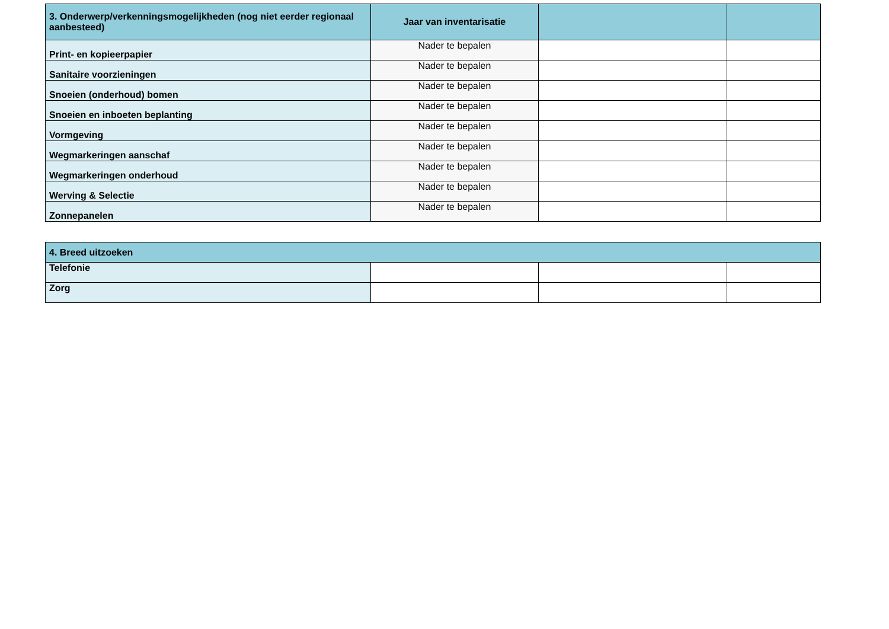| 3. Onderwerp/verkenningsmogelijkheden (nog niet eerder regionaal aanbesteed) | Jaar van inventarisatie | | |
| --- | --- | --- | --- |
| Print- en kopieerpapier | Nader te bepalen | | |
| Sanitaire voorzieningen | Nader te bepalen | | |
| Snoeien (onderhoud) bomen | Nader te bepalen | | |
| Snoeien en inboeten beplanting | Nader te bepalen | | |
| Vormgeving | Nader te bepalen | | |
| Wegmarkeringen aanschaf | Nader te bepalen | | |
| Wegmarkeringen onderhoud | Nader te bepalen | | |
| Werving & Selectie | Nader te bepalen | | |
| Zonnepanelen | Nader te bepalen | | |
| 4. Breed uitzoeken | | | |
| --- | --- | --- | --- |
| Telefonie | | | |
| Zorg | | | |